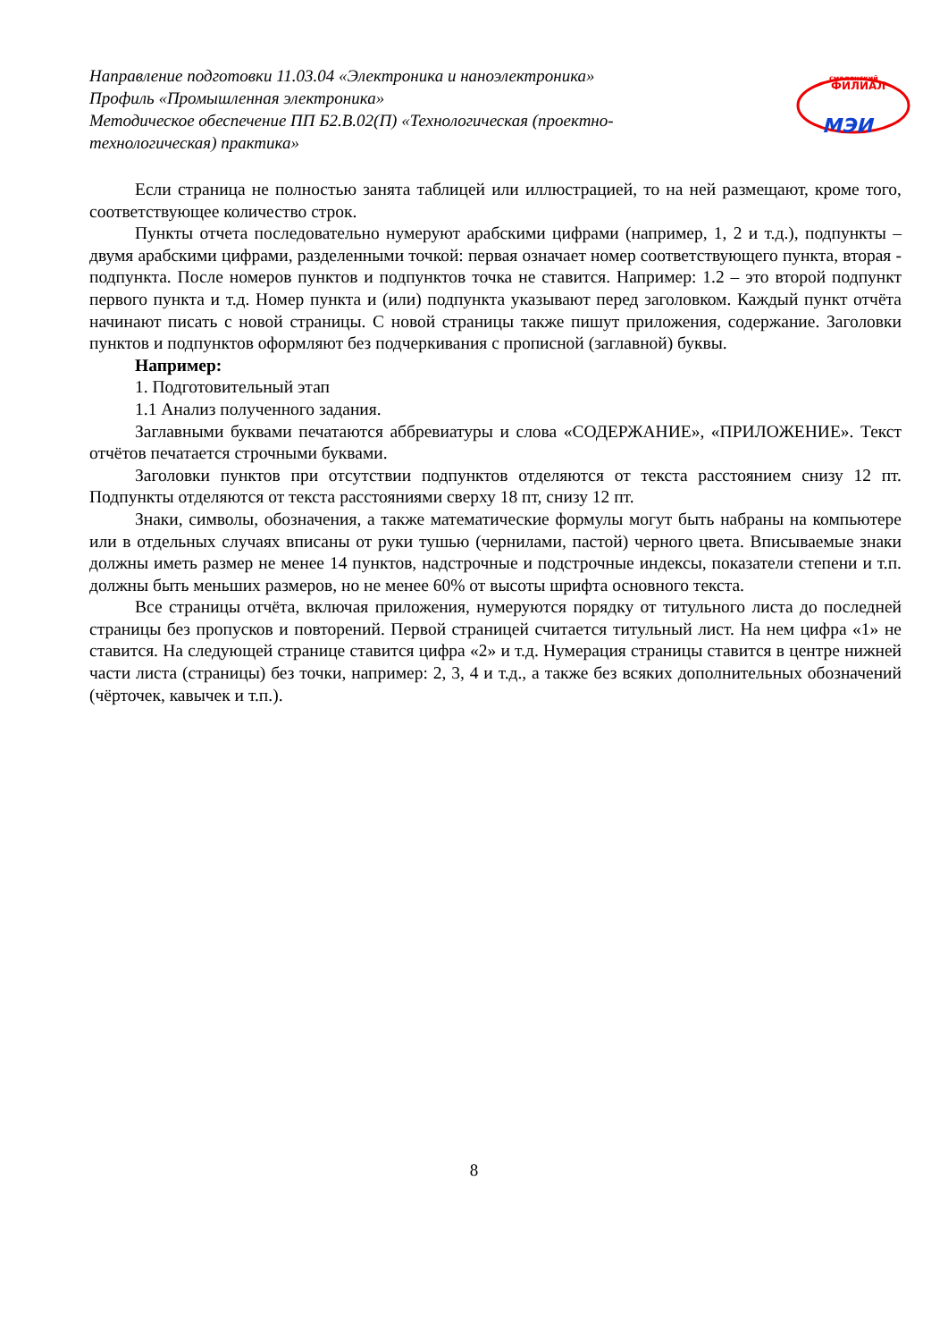Направление подготовки 11.03.04 «Электроника и наноэлектроника»
Профиль «Промышленная электроника»
Методическое обеспечение ПП Б2.В.02(П) «Технологическая (проектно-технологическая) практика»
смоленский
ФИЛИАЛ
МЭИ
Если страница не полностью занята таблицей или иллюстрацией, то на ней размещают, кроме того, соответствующее количество строк.
Пункты отчета последовательно нумеруют арабскими цифрами (например, 1, 2 и т.д.), подпункты – двумя арабскими цифрами, разделенными точкой: первая означает номер соответствующего пункта, вторая - подпункта. После номеров пунктов и подпунктов точка не ставится. Например: 1.2 – это второй подпункт первого пункта и т.д. Номер пункта и (или) подпункта указывают перед заголовком. Каждый пункт отчёта начинают писать с новой страницы. С новой страницы также пишут приложения, содержание. Заголовки пунктов и подпунктов оформляют без подчеркивания с прописной (заглавной) буквы.
Например:
1. Подготовительный этап
1.1 Анализ полученного задания.
Заглавными буквами печатаются аббревиатуры и слова «СОДЕРЖАНИЕ», «ПРИЛОЖЕНИЕ». Текст отчётов печатается строчными буквами.
Заголовки пунктов при отсутствии подпунктов отделяются от текста расстоянием снизу 12 пт. Подпункты отделяются от текста расстояниями сверху 18 пт, снизу 12 пт.
Знаки, символы, обозначения, а также математические формулы могут быть набраны на компьютере или в отдельных случаях вписаны от руки тушью (чернилами, пастой) черного цвета. Вписываемые знаки должны иметь размер не менее 14 пунктов, надстрочные и подстрочные индексы, показатели степени и т.п. должны быть меньших размеров, но не менее 60% от высоты шрифта основного текста.
Все страницы отчёта, включая приложения, нумеруются порядку от титульного листа до последней страницы без пропусков и повторений. Первой страницей считается титульный лист. На нем цифра «1» не ставится. На следующей странице ставится цифра «2» и т.д. Нумерация страницы ставится в центре нижней части листа (страницы) без точки, например: 2, 3, 4 и т.д., а также без всяких дополнительных обозначений (чёрточек, кавычек и т.п.).
8